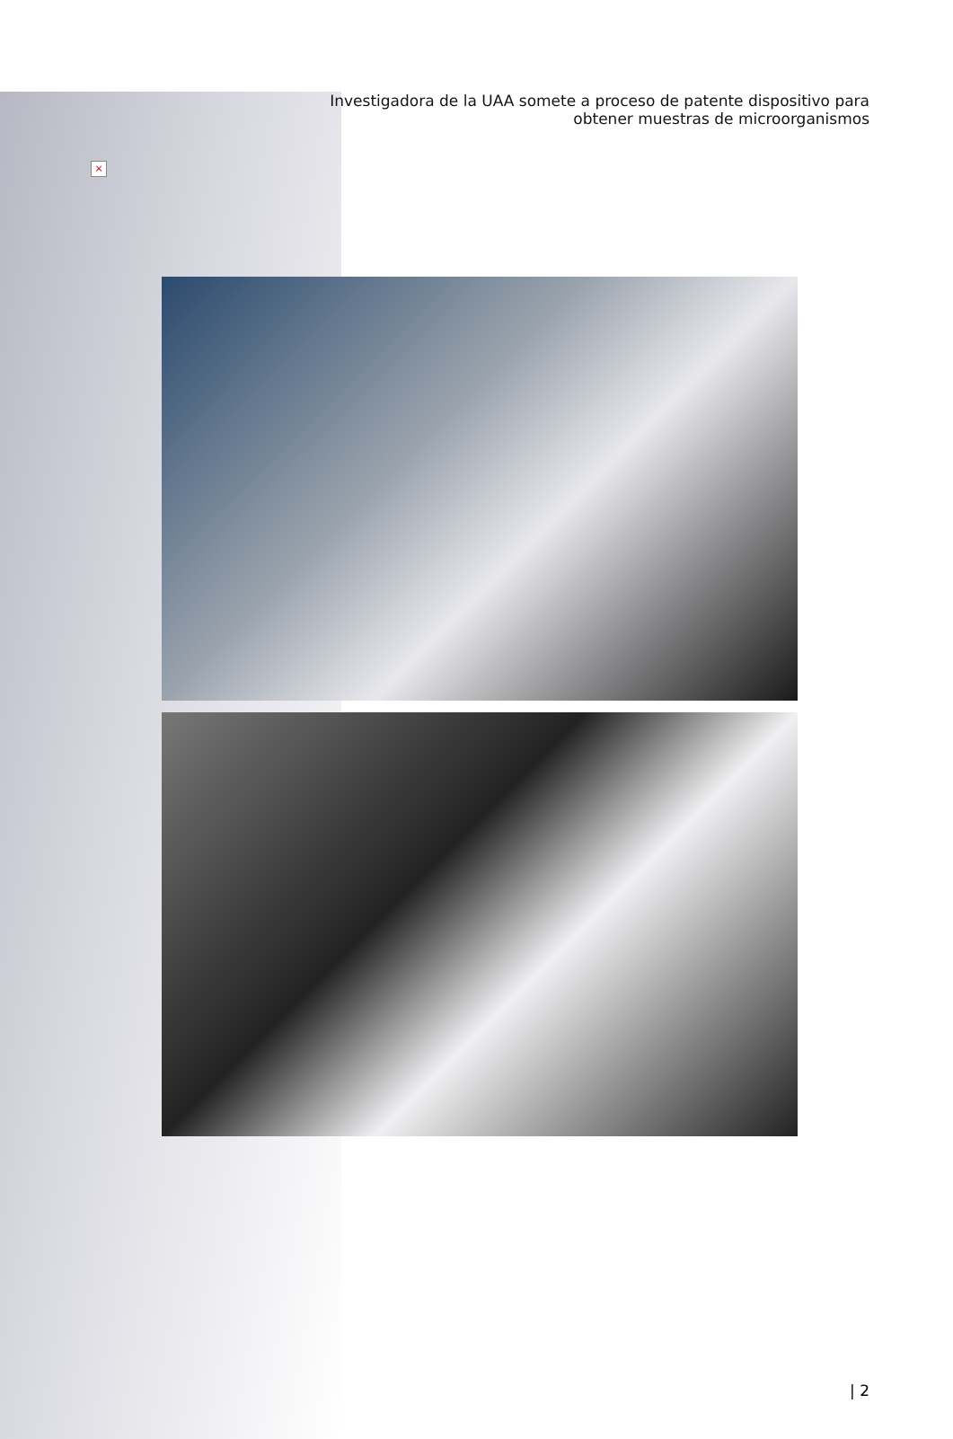×
Investigadora de la UAA somete a proceso de patente dispositivo para
obtener muestras de microorganismos
| 2